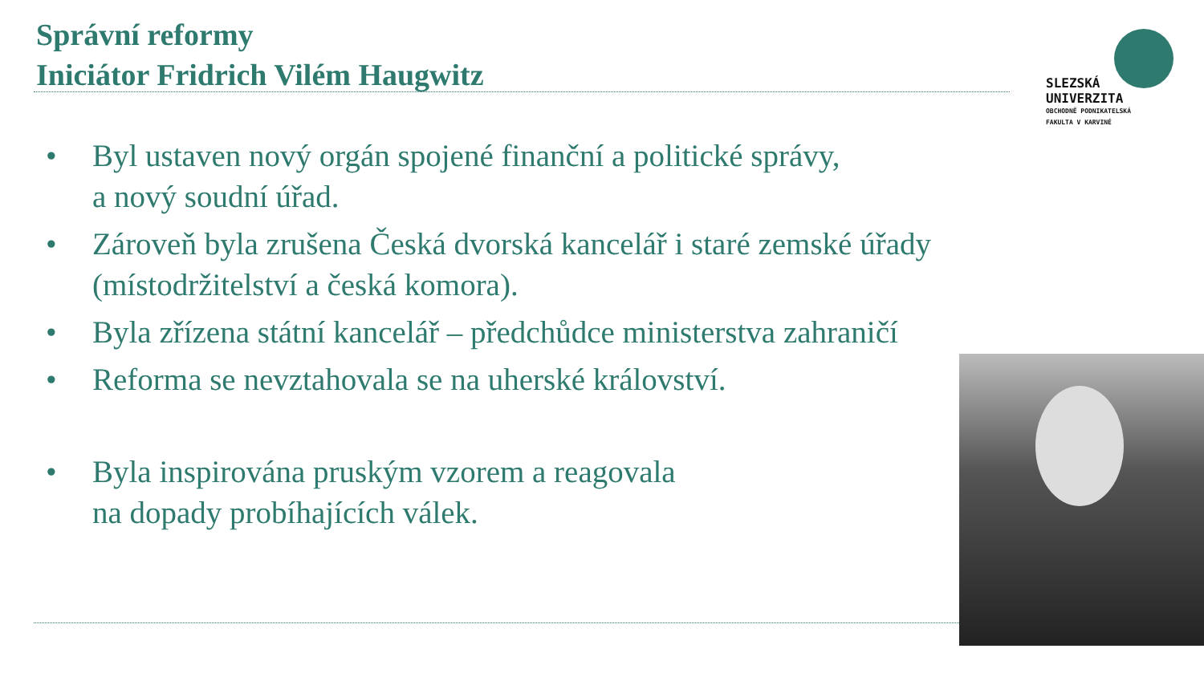Správní reformy
Iniciátor Fridrich Vilém Haugwitz
SLEZSKÁ
UNIVERZITA
OBCHODNĚ PODNIKATELSKÁ
FAKULTA V KARVINÉ
• Byl ustaven nový orgán spojené finanční a politické správy,
a nový soudní úřad.
• Zároveň byla zrušena Česká dvorská kancelář i staré zemské úřady (místodržitelství a česká komora).
• Byla zřízena státní kancelář – předchůdce ministerstva zahraničí
• Reforma se nevztahovala se na uherské království.
• Byla inspirována pruským vzorem a reagovala
na dopady probíhajících válek.